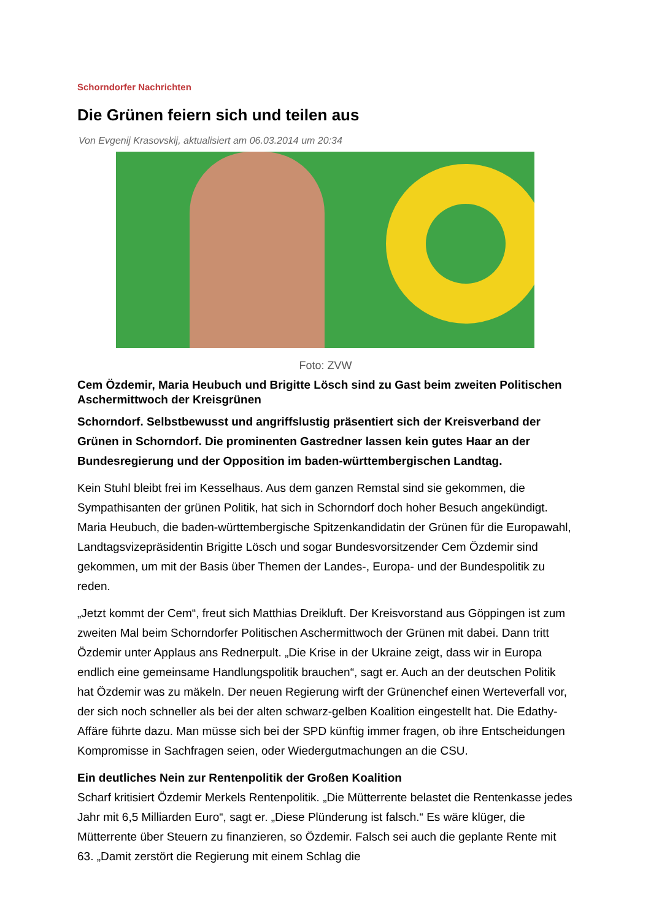Schorndorfer Nachrichten
Die Grünen feiern sich und teilen aus
Von Evgenij Krasovskij, aktualisiert am 06.03.2014 um 20:34
Foto: ZVW
Cem Özdemir, Maria Heubuch und Brigitte Lösch sind zu Gast beim zweiten Politischen Aschermittwoch der Kreisgrünen
Schorndorf. Selbstbewusst und angriffslustig präsentiert sich der Kreisverband der Grünen in Schorndorf. Die prominenten Gastredner lassen kein gutes Haar an der Bundesregierung und der Opposition im baden-württembergischen Landtag.
Kein Stuhl bleibt frei im Kesselhaus. Aus dem ganzen Remstal sind sie gekommen, die Sympathisanten der grünen Politik, hat sich in Schorndorf doch hoher Besuch angekündigt. Maria Heubuch, die baden-württembergische Spitzenkandidatin der Grünen für die Europawahl, Landtagsvizepräsidentin Brigitte Lösch und sogar Bundesvorsitzender Cem Özdemir sind gekommen, um mit der Basis über Themen der Landes-, Europa- und der Bundespolitik zu reden.
„Jetzt kommt der Cem“, freut sich Matthias Dreikluft. Der Kreisvorstand aus Göppingen ist zum zweiten Mal beim Schorndorfer Politischen Aschermittwoch der Grünen mit dabei. Dann tritt Özdemir unter Applaus ans Rednerpult. „Die Krise in der Ukraine zeigt, dass wir in Europa endlich eine gemeinsame Handlungspolitik brauchen“, sagt er. Auch an der deutschen Politik hat Özdemir was zu mäkeln. Der neuen Regierung wirft der Grünenchef einen Werteverfall vor, der sich noch schneller als bei der alten schwarz-gelben Koalition eingestellt hat. Die Edathy-Affäre führte dazu. Man müsse sich bei der SPD künftig immer fragen, ob ihre Entscheidungen Kompromisse in Sachfragen seien, oder Wiedergutmachungen an die CSU.
Ein deutliches Nein zur Rentenpolitik der Großen Koalition
Scharf kritisiert Özdemir Merkels Rentenpolitik. „Die Mütterrente belastet die Rentenkasse jedes Jahr mit 6,5 Milliarden Euro“, sagt er. „Diese Plünderung ist falsch.“ Es wäre klüger, die Mütterrente über Steuern zu finanzieren, so Özdemir. Falsch sei auch die geplante Rente mit 63. „Damit zerstört die Regierung mit einem Schlag die